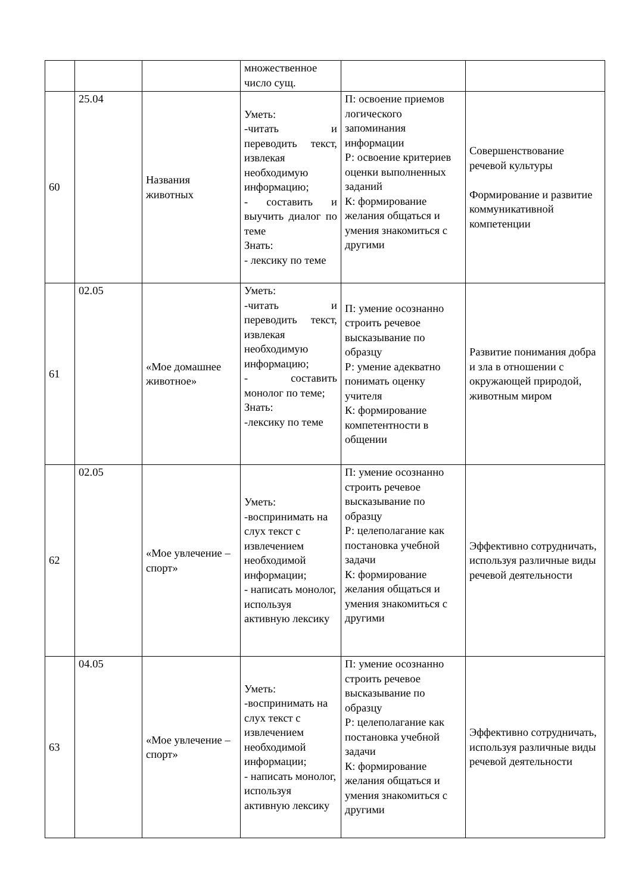| | | | множественное число сущ. | | |
| 60 | 25.04 | Названия животных | Уметь: -читать и переводить текст, извлекая необходимую информацию; - составить и выучить диалог по теме Знать: - лексику по теме | П: освоение приемов логического запоминания информации Р: освоение критериев оценки выполненных заданий К: формирование желания общаться и умения знакомиться с другими | Совершенствование речевой культуры Формирование и развитие коммуникативной компетенции |
| 61 | 02.05 | «Мое домашнее животное» | Уметь: -читать и переводить текст, извлекая необходимую информацию; - составить монолог по теме; Знать: -лексику по теме | П: умение осознанно строить речевое высказывание по образцу Р: умение адекватно понимать оценку учителя К: формирование компетентности в общении | Развитие понимания добра и зла в отношении с окружающей природой, животным миром |
| 62 | 02.05 | «Мое увлечение – спорт» | Уметь: -воспринимать на слух текст с извлечением необходимой информации; - написать монолог, используя активную лексику | П: умение осознанно строить речевое высказывание по образцу Р: целеполагание как постановка учебной задачи К: формирование желания общаться и умения знакомиться с другими | Эффективно сотрудничать, используя различные виды речевой деятельности |
| 63 | 04.05 | «Мое увлечение – спорт» | Уметь: -воспринимать на слух текст с извлечением необходимой информации; - написать монолог, используя активную лексику | П: умение осознанно строить речевое высказывание по образцу Р: целеполагание как постановка учебной задачи К: формирование желания общаться и умения знакомиться с другими | Эффективно сотрудничать, используя различные виды речевой деятельности |